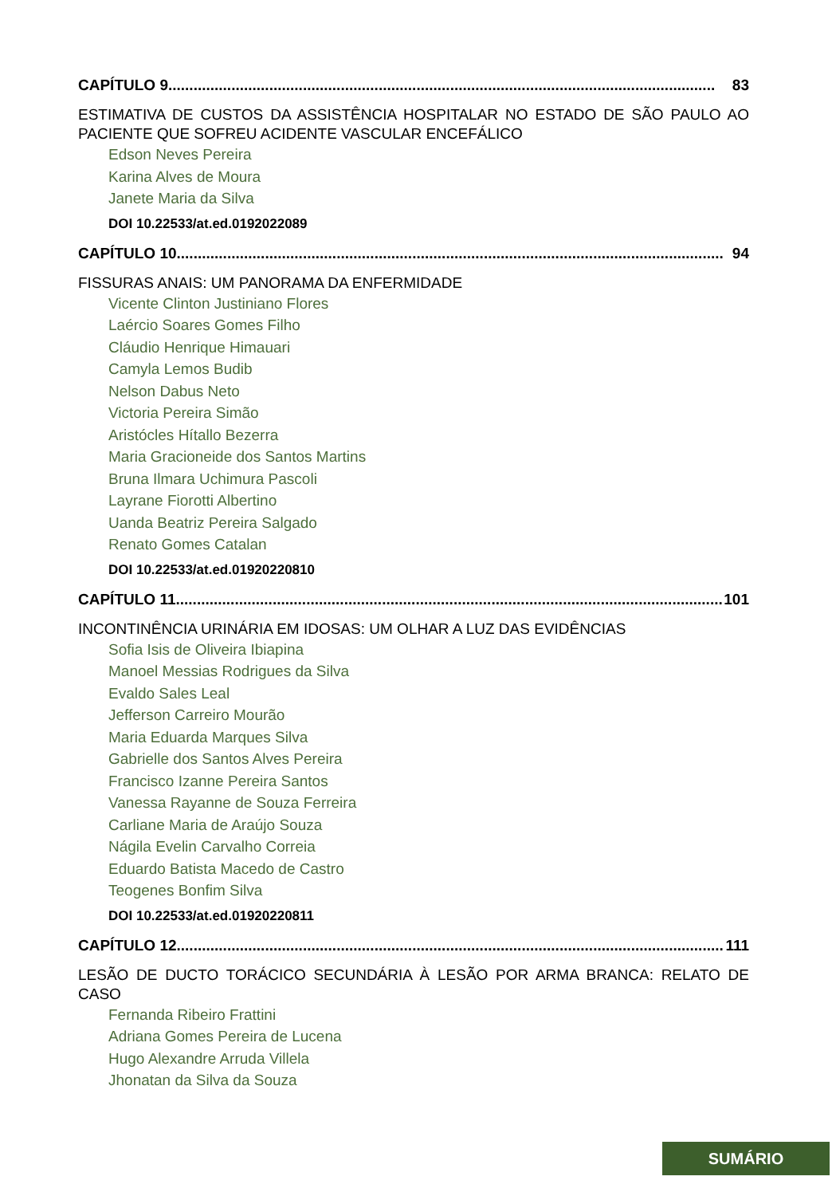CAPÍTULO 9.................................................................................................................................. 83
ESTIMATIVA DE CUSTOS DA ASSISTÊNCIA HOSPITALAR NO ESTADO DE SÃO PAULO AO PACIENTE QUE SOFREU ACIDENTE VASCULAR ENCEFÁLICO
Edson Neves Pereira
Karina Alves de Moura
Janete Maria da Silva
DOI 10.22533/at.ed.0192022089
CAPÍTULO 10.................................................................................................................................. 94
FISSURAS ANAIS: UM PANORAMA DA ENFERMIDADE
Vicente Clinton Justiniano Flores
Laércio Soares Gomes Filho
Cláudio Henrique Himauari
Camyla Lemos Budib
Nelson Dabus Neto
Victoria Pereira Simão
Aristócles Hítallo Bezerra
Maria Gracioneide dos Santos Martins
Bruna Ilmara Uchimura Pascoli
Layrane Fiorotti Albertino
Uanda Beatriz Pereira Salgado
Renato Gomes Catalan
DOI 10.22533/at.ed.01920220810
CAPÍTULO 11.................................................................................................................................. 101
INCONTINÊNCIA URINÁRIA EM IDOSAS: UM OLHAR A LUZ DAS EVIDÊNCIAS
Sofia Isis de Oliveira Ibiapina
Manoel Messias Rodrigues da Silva
Evaldo Sales Leal
Jefferson Carreiro Mourão
Maria Eduarda Marques Silva
Gabrielle dos Santos Alves Pereira
Francisco Izanne Pereira Santos
Vanessa Rayanne de Souza Ferreira
Carliane Maria de Araújo Souza
Nágila Evelin Carvalho Correia
Eduardo Batista Macedo de Castro
Teogenes Bonfim Silva
DOI 10.22533/at.ed.01920220811
CAPÍTULO 12.................................................................................................................................. 111
LESÃO DE DUCTO TORÁCICO SECUNDÁRIA À LESÃO POR ARMA BRANCA: RELATO DE CASO
Fernanda Ribeiro Frattini
Adriana Gomes Pereira de Lucena
Hugo Alexandre Arruda Villela
Jhonatan da Silva da Souza
SUMÁRIO